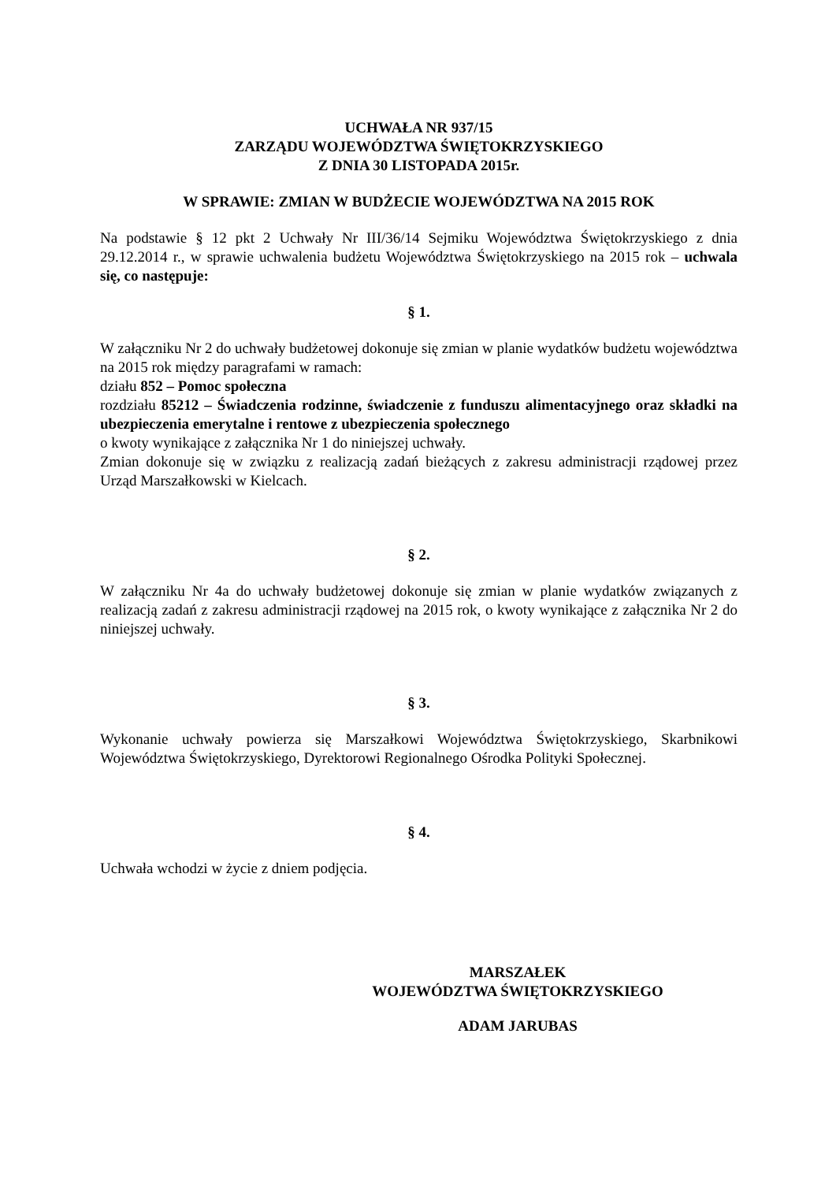UCHWAŁA NR 937/15
ZARZĄDU WOJEWÓDZTWA ŚWIĘTOKRZYSKIEGO
Z DNIA 30 LISTOPADA 2015r.
W SPRAWIE: ZMIAN W BUDŻECIE WOJEWÓDZTWA NA 2015 ROK
Na podstawie § 12 pkt 2 Uchwały Nr III/36/14 Sejmiku Województwa Świętokrzyskiego z dnia 29.12.2014 r., w sprawie uchwalenia budżetu Województwa Świętokrzyskiego na 2015 rok – uchwala się, co następuje:
§ 1.
W załączniku Nr 2 do uchwały budżetowej dokonuje się zmian w planie wydatków budżetu województwa na 2015 rok między paragrafami w ramach:
działu 852 – Pomoc społeczna
rozdziału 85212 – Świadczenia rodzinne, świadczenie z funduszu alimentacyjnego oraz składki na ubezpieczenia emerytalne i rentowe z ubezpieczenia społecznego
o kwoty wynikające z załącznika Nr 1 do niniejszej uchwały.
Zmian dokonuje się w związku z realizacją zadań bieżących z zakresu administracji rządowej przez Urząd Marszałkowski w Kielcach.
§ 2.
W załączniku Nr 4a do uchwały budżetowej dokonuje się zmian w planie wydatków związanych z realizacją zadań z zakresu administracji rządowej na 2015 rok, o kwoty wynikające z załącznika Nr 2 do niniejszej uchwały.
§ 3.
Wykonanie uchwały powierza się Marszałkowi Województwa Świętokrzyskiego, Skarbnikowi Województwa Świętokrzyskiego, Dyrektorowi Regionalnego Ośrodka Polityki Społecznej.
§ 4.
Uchwała wchodzi w życie z dniem podjęcia.
MARSZAŁEK
WOJEWÓDZTWA ŚWIĘTOKRZYSKIEGO
ADAM JARUBAS